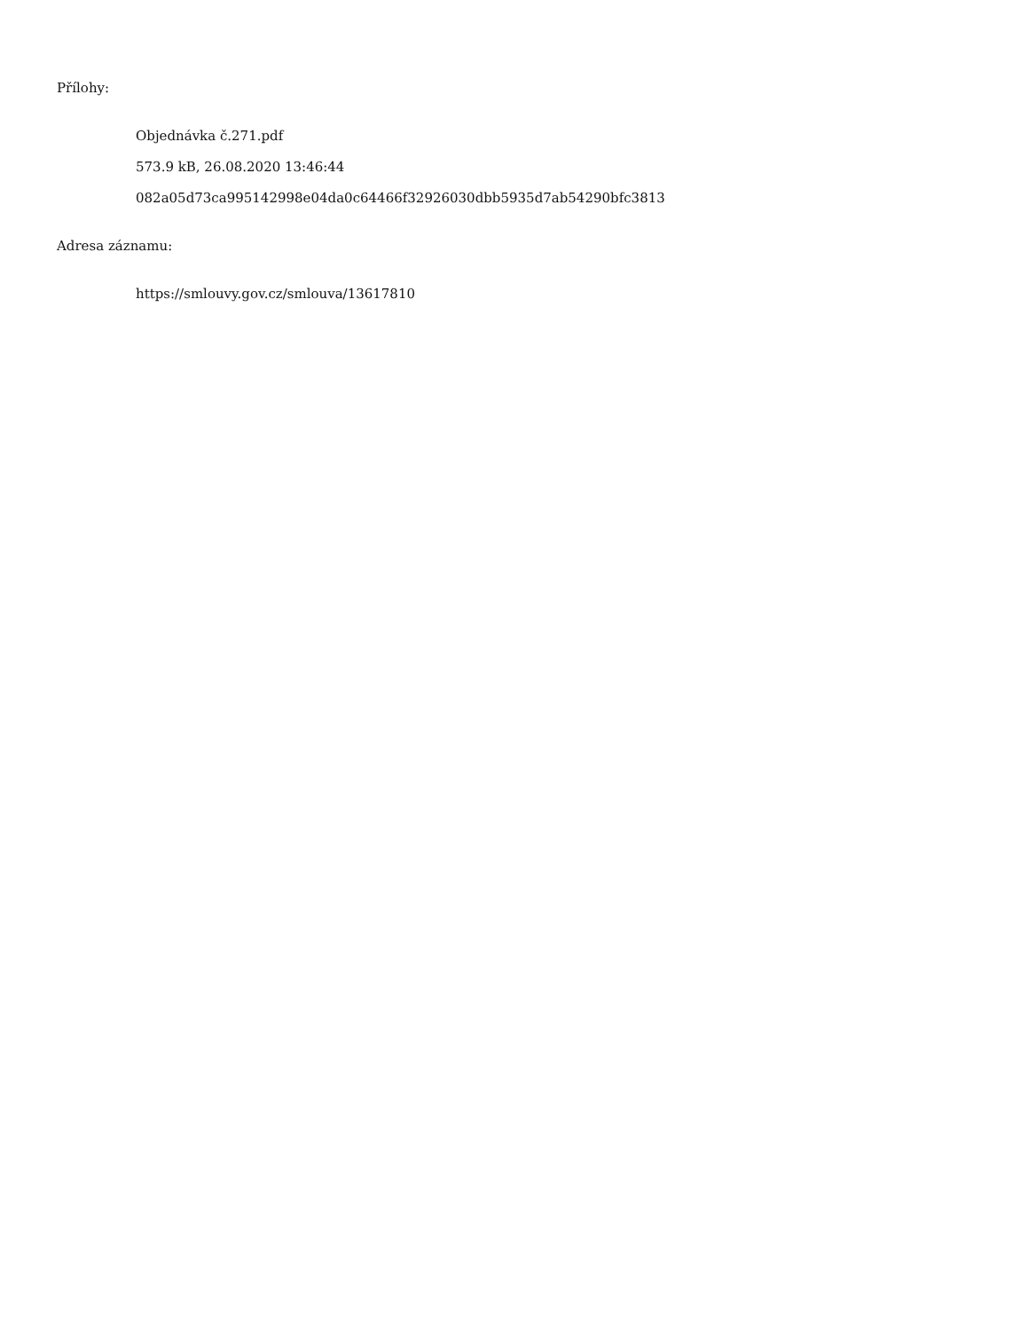Přílohy:
Objednávka č.271.pdf
573.9 kB, 26.08.2020 13:46:44
082a05d73ca995142998e04da0c64466f32926030dbb5935d7ab54290bfc3813
Adresa záznamu:
https://smlouvy.gov.cz/smlouva/13617810